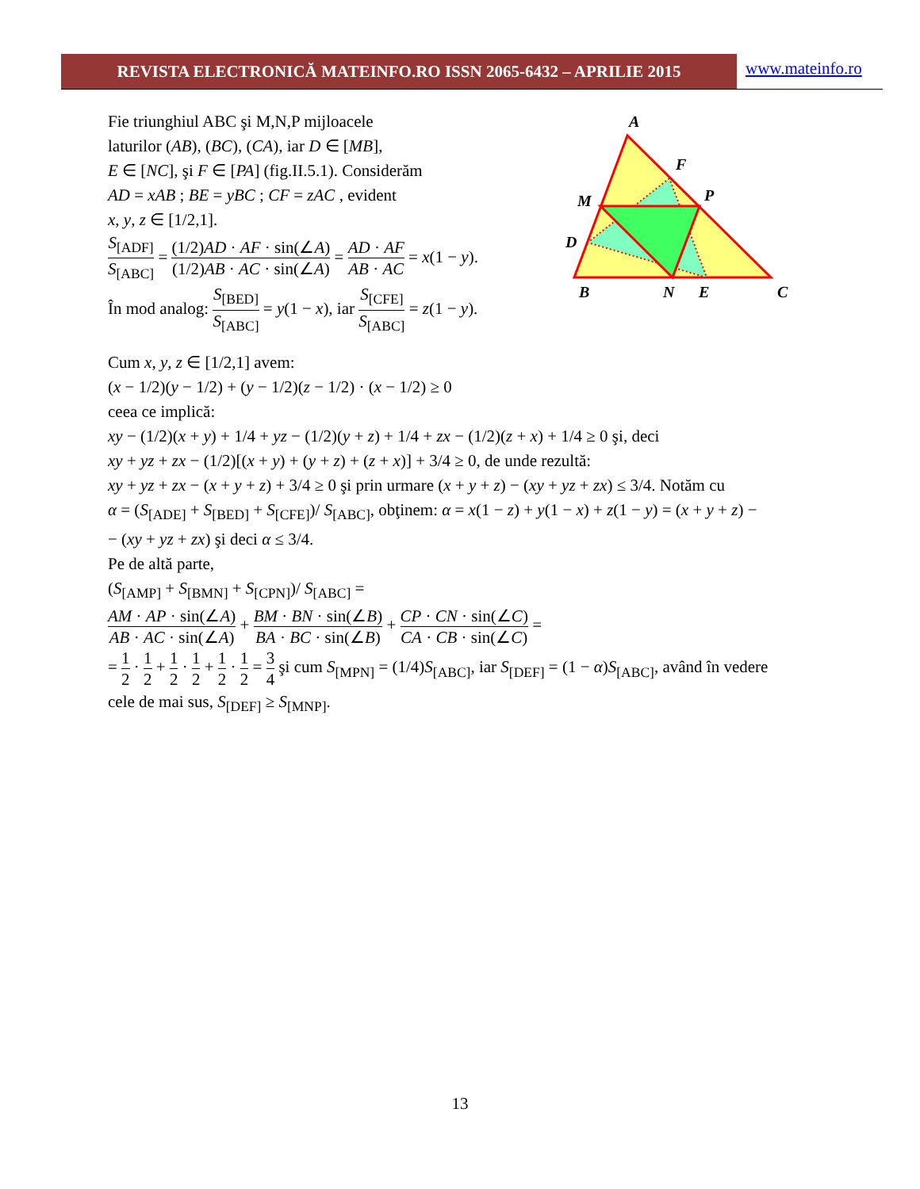REVISTA ELECTRONICĂ MATEINFO.RO ISSN 2065-6432 – APRILIE 2015 www.mateinfo.ro
Fie triunghiul ABC şi M,N,P mijloacele
laturilor (AB), (BC), (CA), iar D ∈ [MB],
E ∈ [NC], şi F ∈ [PA] (fig.II.5.1). Considerăm
AD = xAB ; BE = yBC ; CF = zAC , evident
x, y, z ∈ [1/2,1].
S<sub>[ADF]</sub> S<sub>[ABC]</sub> = (1/2)AD · AF · sin(∠A) (1/2)AB · AC · sin(∠A) = AD · AF AB · AC = x(1 − y).
În mod analog: S<sub>[BED]</sub> S<sub>[ABC]</sub> = y(1 − x), iar S<sub>[CFE]</sub> S<sub>[ABC]</sub> = z(1 − y).
A
F
M
P
D
B
N
E
C
Cum x, y, z ∈ [1/2,1] avem:
(x − 1/2)(y − 1/2) + (y − 1/2)(z − 1/2) · (x − 1/2) ≥ 0
ceea ce implică:
xy − (1/2)(x + y) + 1/4 + yz − (1/2)(y + z) + 1/4 + zx − (1/2)(z + x) + 1/4 ≥ 0 şi, deci
xy + yz + zx − (1/2)[(x + y) + (y + z) + (z + x)] + 3/4 ≥ 0, de unde rezultă:
xy + yz + zx − (x + y + z) + 3/4 ≥ 0 şi prin urmare (x + y + z) − (xy + yz + zx) ≤ 3/4. Notăm cu
α = (S<sub>[ADE]</sub> + S<sub>[BED]</sub> + S<sub>[CFE]</sub>)/ S<sub>[ABC]</sub>, obţinem: α = x(1 − z) + y(1 − x) + z(1 − y) = (x + y + z) −
− (xy + yz + zx) şi deci α ≤ 3/4.
Pe de altă parte,
(S<sub>[AMP]</sub> + S<sub>[BMN]</sub> + S<sub>[CPN]</sub>)/ S<sub>[ABC]</sub> =
AM · AP · sin(∠A) AB · AC · sin(∠A) + BM · BN · sin(∠B) BA · BC · sin(∠B) + CP · CN · sin(∠C) CA · CB · sin(∠C) =
= 1 2 · 1 2 + 1 2 · 1 2 + 1 2 · 1 2 = 3 4 şi cum S<sub>[MPN]</sub> = (1/4)S<sub>[ABC]</sub>, iar S<sub>[DEF]</sub> = (1 − α)S<sub>[ABC]</sub>, având în vedere
cele de mai sus, S<sub>[DEF]</sub> ≥ S<sub>[MNP]</sub>.
13